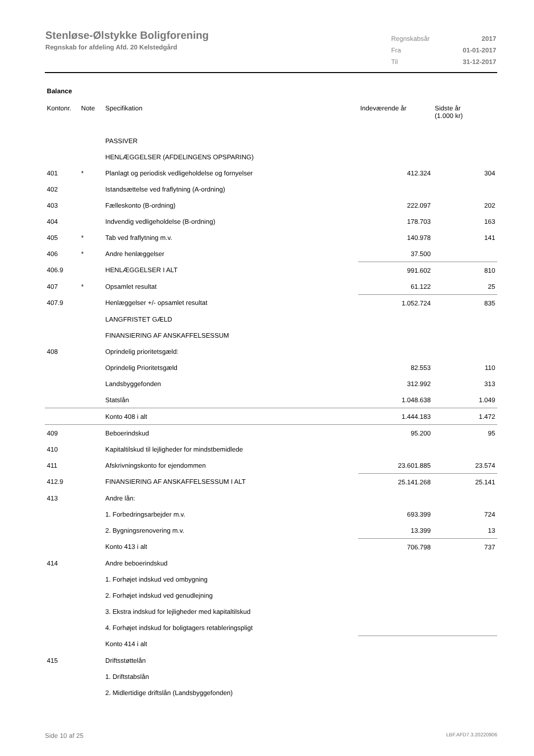Stenløse-Ølstykke Boligforening
Regnskab for afdeling Afd. 20 Kelstedgård
| Regnskabsår | 2017 |
| Fra | 01-01-2017 |
| Til | 31-12-2017 |
Balance
| Kontonr. | Note | Specifikation | Indeværende år | Sidste år (1.000 kr) |
| --- | --- | --- | --- | --- |
| | | PASSIVER | | |
| | | HENLÆGGELSER (AFDELINGENS OPSPARING) | | |
| 401 | * | Planlagt og periodisk vedligeholdelse og fornyelser | 412.324 | 304 |
| 402 | | Istandsættelse ved fraflytning (A-ordning) | | |
| 403 | | Fælleskonto (B-ordning) | 222.097 | 202 |
| 404 | | Indvendig vedligeholdelse (B-ordning) | 178.703 | 163 |
| 405 | * | Tab ved fraflytning m.v. | 140.978 | 141 |
| 406 | * | Andre henlæggelser | 37.500 | |
| 406.9 | | HENLÆGGELSER I ALT | 991.602 | 810 |
| 407 | * | Opsamlet resultat | 61.122 | 25 |
| 407.9 | | Henlæggelser +/- opsamlet resultat | 1.052.724 | 835 |
| | | LANGFRISTET GÆLD | | |
| | | FINANSIERING AF ANSKAFFELSESSUM | | |
| 408 | | Oprindelig prioritetsgæld: | | |
| | | Oprindelig Prioritetsgæld | 82.553 | 110 |
| | | Landsbyggefonden | 312.992 | 313 |
| | | Statslån | 1.048.638 | 1.049 |
| | | Konto 408 i alt | 1.444.183 | 1.472 |
| 409 | | Beboerindskud | 95.200 | 95 |
| 410 | | Kapitaltilskud til lejligheder for mindstbemidlede | | |
| 411 | | Afskrivningskonto for ejendommen | 23.601.885 | 23.574 |
| 412.9 | | FINANSIERING AF ANSKAFFELSESSUM I ALT | 25.141.268 | 25.141 |
| 413 | | Andre lån: | | |
| | | 1. Forbedringsarbejder m.v. | 693.399 | 724 |
| | | 2. Bygningsrenovering m.v. | 13.399 | 13 |
| | | Konto 413 i alt | 706.798 | 737 |
| 414 | | Andre beboerindskud | | |
| | | 1. Forhøjet indskud ved ombygning | | |
| | | 2. Forhøjet indskud ved genudlejning | | |
| | | 3. Ekstra indskud for lejligheder med kapitaltilskud | | |
| | | 4. Forhøjet indskud for boligtagers retableringspligt | | |
| | | Konto 414 i alt | | |
| 415 | | Driftsstøttelån | | |
| | | 1. Driftstabslån | | |
| | | 2. Midlertidige driftslån (Landsbyggefonden) | | |
Side 10 af 25 LBF.AFD7.3.20220906